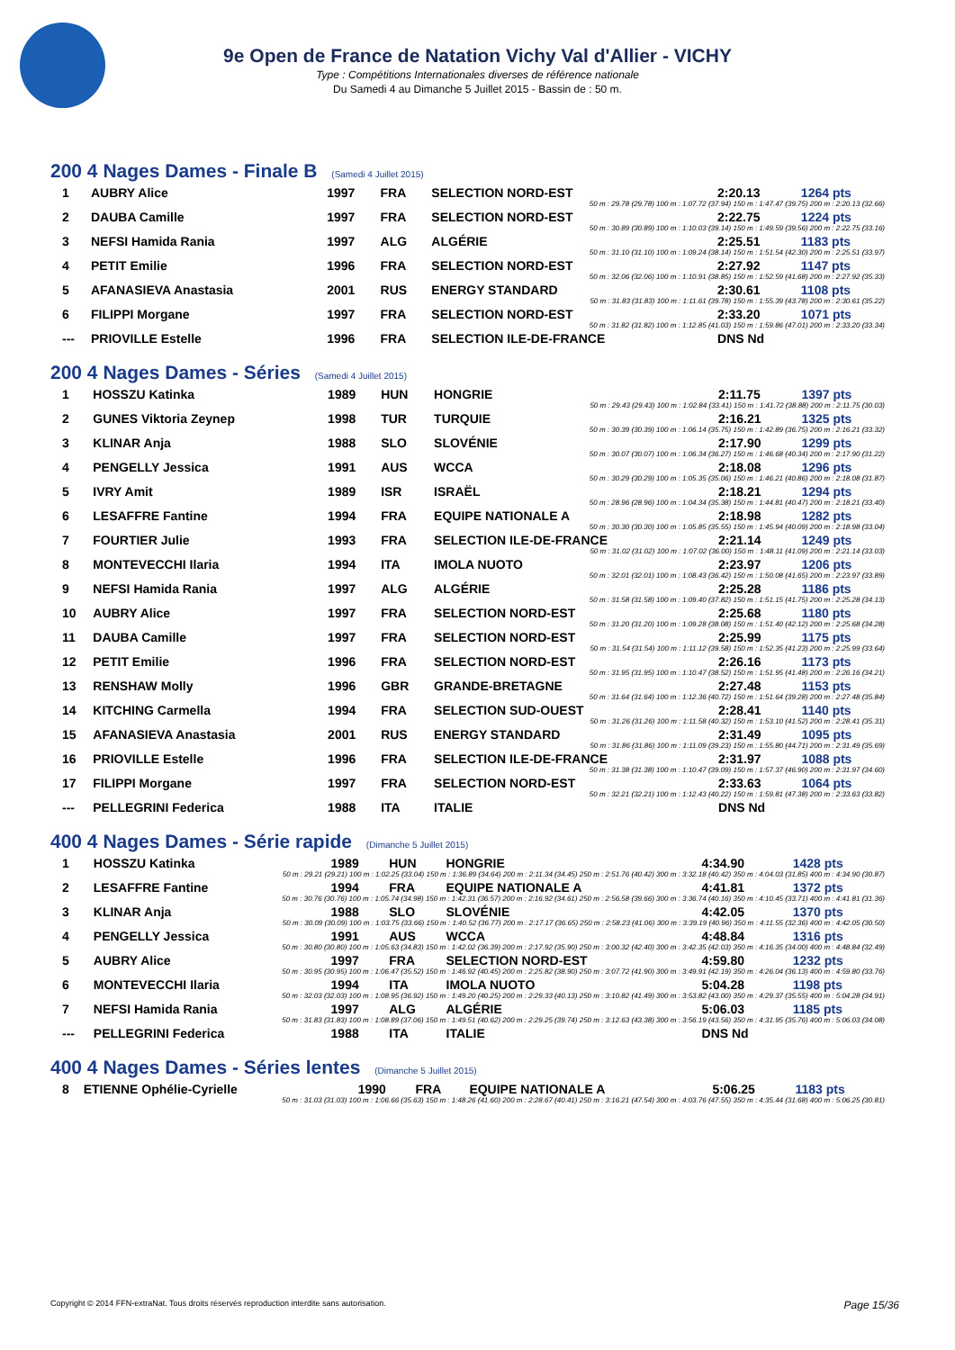9e Open de France de Natation Vichy Val d'Allier - VICHY
Type : Compétitions Internationales diverses de référence nationale
Du Samedi 4 au Dimanche 5 Juillet 2015 - Bassin de : 50 m.
200 4 Nages Dames - Finale B (Samedi 4 Juillet 2015)
| 1 | AUBRY Alice | 1997 | FRA | SELECTION NORD-EST | 2:20.13 | 1264 pts |
| 50 m : 29.78 (29.78) 100 m : 1:07.72 (37.94) 150 m : 1:47.47 (39.75) 200 m : 2:20.13 (32.66) | | | | | | |
| 2 | DAUBA Camille | 1997 | FRA | SELECTION NORD-EST | 2:22.75 | 1224 pts |
| 50 m : 30.89 (30.89) 100 m : 1:10.03 (39.14) 150 m : 1:49.59 (39.56) 200 m : 2:22.75 (33.16) | | | | | | |
| 3 | NEFSI Hamida Rania | 1997 | ALG | ALGÉRIE | 2:25.51 | 1183 pts |
| 50 m : 31.10 (31.10) 100 m : 1:09.24 (38.14) 150 m : 1:51.54 (42.30) 200 m : 2:25.51 (33.97) | | | | | | |
| 4 | PETIT Emilie | 1996 | FRA | SELECTION NORD-EST | 2:27.92 | 1147 pts |
| 50 m : 32.06 (32.06) 100 m : 1:10.91 (38.85) 150 m : 1:52.59 (41.68) 200 m : 2:27.92 (35.33) | | | | | | |
| 5 | AFANASIEVA Anastasia | 2001 | RUS | ENERGY STANDARD | 2:30.61 | 1108 pts |
| 50 m : 31.83 (31.83) 100 m : 1:11.61 (39.78) 150 m : 1:55.39 (43.78) 200 m : 2:30.61 (35.22) | | | | | | |
| 6 | FILIPPI Morgane | 1997 | FRA | SELECTION NORD-EST | 2:33.20 | 1071 pts |
| 50 m : 31.82 (31.82) 100 m : 1:12.85 (41.03) 150 m : 1:59.86 (47.01) 200 m : 2:33.20 (33.34) | | | | | | |
| --- | PRIOVILLE Estelle | 1996 | FRA | SELECTION ILE-DE-FRANCE | DNS Nd | |
200 4 Nages Dames - Séries (Samedi 4 Juillet 2015)
| 1 | HOSSZU Katinka | 1989 | HUN | HONGRIE | 2:11.75 | 1397 pts |
| 50 m : 29.43 (29.43) 100 m : 1:02.84 (33.41) 150 m : 1:41.72 (38.88) 200 m : 2:11.75 (30.03) | | | | | | |
| 2 | GUNES Viktoria Zeynep | 1998 | TUR | TURQUIE | 2:16.21 | 1325 pts |
| 50 m : 30.39 (30.39) 100 m : 1:06.14 (35.75) 150 m : 1:42.89 (36.75) 200 m : 2:16.21 (33.32) | | | | | | |
| 3 | KLINAR Anja | 1988 | SLO | SLOVÉNIE | 2:17.90 | 1299 pts |
| 50 m : 30.07 (30.07) 100 m : 1:06.34 (36.27) 150 m : 1:46.68 (40.34) 200 m : 2:17.90 (31.22) | | | | | | |
| 4 | PENGELLY Jessica | 1991 | AUS | WCCA | 2:18.08 | 1296 pts |
| 50 m : 30.29 (30.29) 100 m : 1:05.35 (35.06) 150 m : 1:46.21 (40.86) 200 m : 2:18.08 (31.87) | | | | | | |
| 5 | IVRY Amit | 1989 | ISR | ISRAËL | 2:18.21 | 1294 pts |
| 50 m : 28.96 (28.96) 100 m : 1:04.34 (35.38) 150 m : 1:44.81 (40.47) 200 m : 2:18.21 (33.40) | | | | | | |
| 6 | LESAFFRE Fantine | 1994 | FRA | EQUIPE NATIONALE A | 2:18.98 | 1282 pts |
| 50 m : 30.30 (30.30) 100 m : 1:05.85 (35.55) 150 m : 1:45.94 (40.09) 200 m : 2:18.98 (33.04) | | | | | | |
| 7 | FOURTIER Julie | 1993 | FRA | SELECTION ILE-DE-FRANCE | 2:21.14 | 1249 pts |
| 50 m : 31.02 (31.02) 100 m : 1:07.02 (36.00) 150 m : 1:48.11 (41.09) 200 m : 2:21.14 (33.03) | | | | | | |
| 8 | MONTEVECCHI Ilaria | 1994 | ITA | IMOLA NUOTO | 2:23.97 | 1206 pts |
| 50 m : 32.01 (32.01) 100 m : 1:08.43 (36.42) 150 m : 1:50.08 (41.65) 200 m : 2:23.97 (33.89) | | | | | | |
| 9 | NEFSI Hamida Rania | 1997 | ALG | ALGÉRIE | 2:25.28 | 1186 pts |
| 50 m : 31.58 (31.58) 100 m : 1:09.40 (37.82) 150 m : 1:51.15 (41.75) 200 m : 2:25.28 (34.13) | | | | | | |
| 10 | AUBRY Alice | 1997 | FRA | SELECTION NORD-EST | 2:25.68 | 1180 pts |
| 50 m : 31.20 (31.20) 100 m : 1:09.28 (38.08) 150 m : 1:51.40 (42.12) 200 m : 2:25.68 (34.28) | | | | | | |
| 11 | DAUBA Camille | 1997 | FRA | SELECTION NORD-EST | 2:25.99 | 1175 pts |
| 50 m : 31.54 (31.54) 100 m : 1:11.12 (39.58) 150 m : 1:52.35 (41.23) 200 m : 2:25.99 (33.64) | | | | | | |
| 12 | PETIT Emilie | 1996 | FRA | SELECTION NORD-EST | 2:26.16 | 1173 pts |
| 50 m : 31.95 (31.95) 100 m : 1:10.47 (38.52) 150 m : 1:51.95 (41.48) 200 m : 2:26.16 (34.21) | | | | | | |
| 13 | RENSHAW Molly | 1996 | GBR | GRANDE-BRETAGNE | 2:27.48 | 1153 pts |
| 50 m : 31.64 (31.64) 100 m : 1:12.36 (40.72) 150 m : 1:51.64 (39.28) 200 m : 2:27.48 (35.84) | | | | | | |
| 14 | KITCHING Carmella | 1994 | FRA | SELECTION SUD-OUEST | 2:28.41 | 1140 pts |
| 50 m : 31.26 (31.26) 100 m : 1:11.58 (40.32) 150 m : 1:53.10 (41.52) 200 m : 2:28.41 (35.31) | | | | | | |
| 15 | AFANASIEVA Anastasia | 2001 | RUS | ENERGY STANDARD | 2:31.49 | 1095 pts |
| 50 m : 31.86 (31.86) 100 m : 1:11.09 (39.23) 150 m : 1:55.80 (44.71) 200 m : 2:31.49 (35.69) | | | | | | |
| 16 | PRIOVILLE Estelle | 1996 | FRA | SELECTION ILE-DE-FRANCE | 2:31.97 | 1088 pts |
| 50 m : 31.38 (31.38) 100 m : 1:10.47 (39.09) 150 m : 1:57.37 (46.90) 200 m : 2:31.97 (34.60) | | | | | | |
| 17 | FILIPPI Morgane | 1997 | FRA | SELECTION NORD-EST | 2:33.63 | 1064 pts |
| 50 m : 32.21 (32.21) 100 m : 1:12.43 (40.22) 150 m : 1:59.81 (47.38) 200 m : 2:33.63 (33.82) | | | | | | |
| --- | PELLEGRINI Federica | 1988 | ITA | ITALIE | DNS Nd | |
400 4 Nages Dames - Série rapide (Dimanche 5 Juillet 2015)
| 1 | HOSSZU Katinka | 1989 | HUN | HONGRIE | 4:34.90 | 1428 pts |
| 50 m : 29.21 (29.21) 100 m : 1:02.25 (33.04) 150 m : 1:36.89 (34.64) 200 m : 2:11.34 (34.45) 250 m : 2:51.76 (40.42) 300 m : 3:32.18 (40.42) 350 m : 4:04.03 (31.85) 400 m : 4:34.90 (30.87) | | | | | | |
| 2 | LESAFFRE Fantine | 1994 | FRA | EQUIPE NATIONALE A | 4:41.81 | 1372 pts |
| 50 m : 30.76 (30.76) 100 m : 1:05.74 (34.98) 150 m : 1:42.31 (36.57) 200 m : 2:16.92 (34.61) 250 m : 2:56.58 (39.66) 300 m : 3:36.74 (40.16) 350 m : 4:10.45 (33.71) 400 m : 4:41.81 (31.36) | | | | | | |
| 3 | KLINAR Anja | 1988 | SLO | SLOVÉNIE | 4:42.05 | 1370 pts |
| 50 m : 30.09 (30.09) 100 m : 1:03.75 (33.66) 150 m : 1:40.52 (36.77) 200 m : 2:17.17 (36.65) 250 m : 2:58.23 (41.06) 300 m : 3:39.19 (40.96) 350 m : 4:11.55 (32.36) 400 m : 4:42.05 (30.50) | | | | | | |
| 4 | PENGELLY Jessica | 1991 | AUS | WCCA | 4:48.84 | 1316 pts |
| 50 m : 30.80 (30.80) 100 m : 1:05.63 (34.83) 150 m : 1:42.02 (36.39) 200 m : 2:17.92 (35.90) 250 m : 3:00.32 (42.40) 300 m : 3:42.35 (42.03) 350 m : 4:16.35 (34.00) 400 m : 4:48.84 (32.49) | | | | | | |
| 5 | AUBRY Alice | 1997 | FRA | SELECTION NORD-EST | 4:59.80 | 1232 pts |
| 50 m : 30.95 (30.95) 100 m : 1:06.47 (35.52) 150 m : 1:46.92 (40.45) 200 m : 2:25.82 (38.90) 250 m : 3:07.72 (41.90) 300 m : 3:49.91 (42.19) 350 m : 4:26.04 (36.13) 400 m : 4:59.80 (33.76) | | | | | | |
| 6 | MONTEVECCHI Ilaria | 1994 | ITA | IMOLA NUOTO | 5:04.28 | 1198 pts |
| 50 m : 32.03 (32.03) 100 m : 1:08.95 (36.92) 150 m : 1:49.20 (40.25) 200 m : 2:29.33 (40.13) 250 m : 3:10.82 (41.49) 300 m : 3:53.82 (43.00) 350 m : 4:29.37 (35.55) 400 m : 5:04.28 (34.91) | | | | | | |
| 7 | NEFSI Hamida Rania | 1997 | ALG | ALGÉRIE | 5:06.03 | 1185 pts |
| 50 m : 31.83 (31.83) 100 m : 1:08.89 (37.06) 150 m : 1:49.51 (40.62) 200 m : 2:29.25 (39.74) 250 m : 3:12.63 (43.38) 300 m : 3:56.19 (43.56) 350 m : 4:31.95 (35.76) 400 m : 5:06.03 (34.08) | | | | | | |
| --- | PELLEGRINI Federica | 1988 | ITA | ITALIE | DNS Nd | |
400 4 Nages Dames - Séries lentes (Dimanche 5 Juillet 2015)
| 8 | ETIENNE Ophélie-Cyrielle | 1990 | FRA | EQUIPE NATIONALE A | 5:06.25 | 1183 pts |
| 50 m : 31.03 (31.03) 100 m : 1:06.66 (35.63) 150 m : 1:48.26 (41.60) 200 m : 2:28.67 (40.41) 250 m : 3:16.21 (47.54) 300 m : 4:03.76 (47.55) 350 m : 4:35.44 (31.68) 400 m : 5:06.25 (30.81) | | | | | | |
Copyright © 2014 FFN-extraNat. Tous droits réservés reproduction interdite sans autorisation. Page 15/36